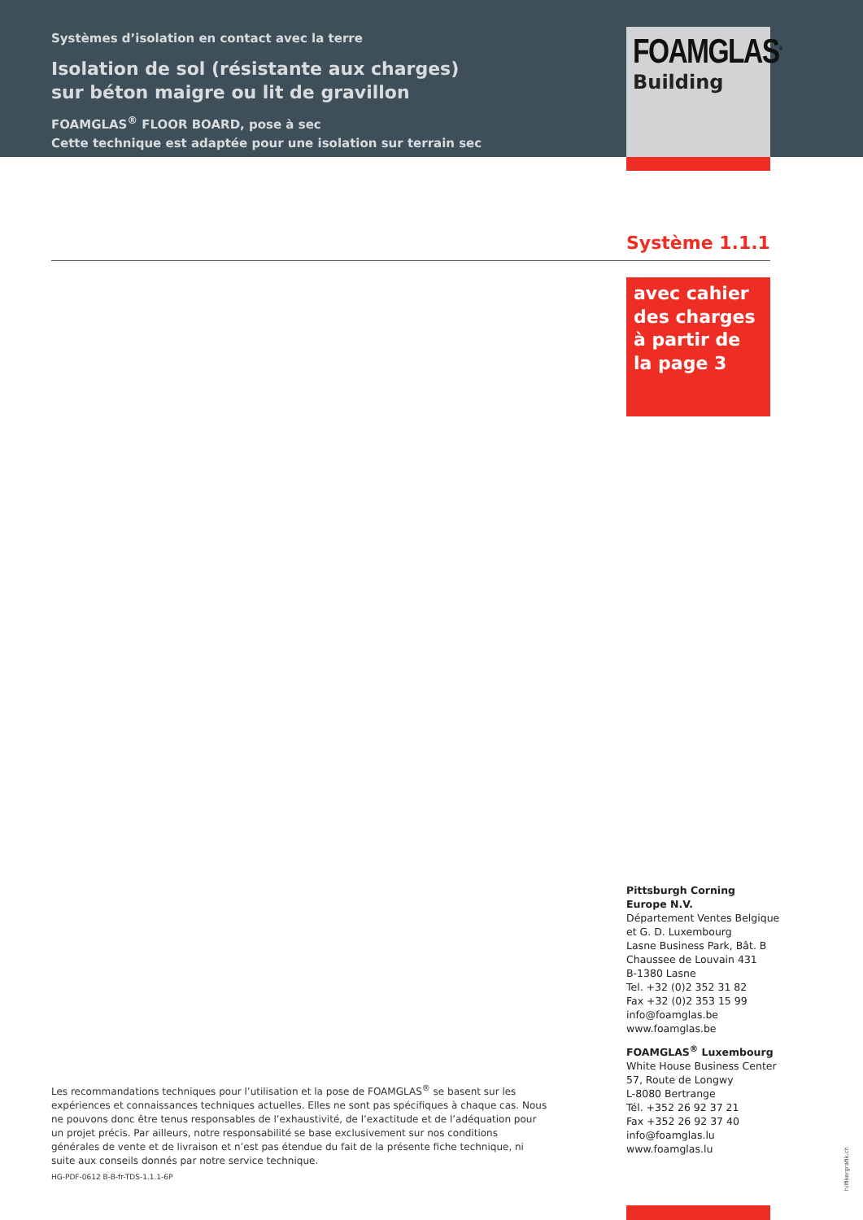Systèmes d’isolation en contact avec la terre
Isolation de sol (résistante aux charges)
sur béton maigre ou lit de gravillon
FOAMGLAS<sup>®</sup> FLOOR BOARD, pose à sec
Cette technique est adaptée pour une isolation sur terrain sec
FOAMGLAS<sup>®</sup>
Building
Système 1.1.1
avec cahier des charges à partir de la page 3
Pittsburgh Corning
Europe N.V.
Département Ventes Belgique
et G. D. Luxembourg
Lasne Business Park, Bât. B
Chaussee de Louvain 431
B-1380 Lasne
Tel. +32 (0)2 352 31 82
Fax +32 (0)2 353 15 99
info@foamglas.be
www.foamglas.be
FOAMGLAS<sup>®</sup> Luxembourg
White House Business Center
57, Route de Longwy
L-8080 Bertrange
Tél. +352 26 92 37 21
Fax +352 26 92 37 40
info@foamglas.lu
www.foamglas.lu
Les recommandations techniques pour l’utilisation et la pose de FOAMGLAS<sup>®</sup> se basent sur les expériences et connaissances techniques actuelles. Elles ne sont pas spécifiques à chaque cas. Nous ne pouvons donc être tenus responsables de l’exhaustivité, de l’exactitude et de l’adéquation pour un projet précis. Par ailleurs, notre responsabilité se base exclusivement sur nos conditions générales de vente et de livraison et n’est pas étendue du fait de la présente fiche technique, ni suite aux conseils donnés par notre service technique.
HG-PDF-0612 B-B-fr-TDS-1.1.1-6P
hilfikergrafik.ch